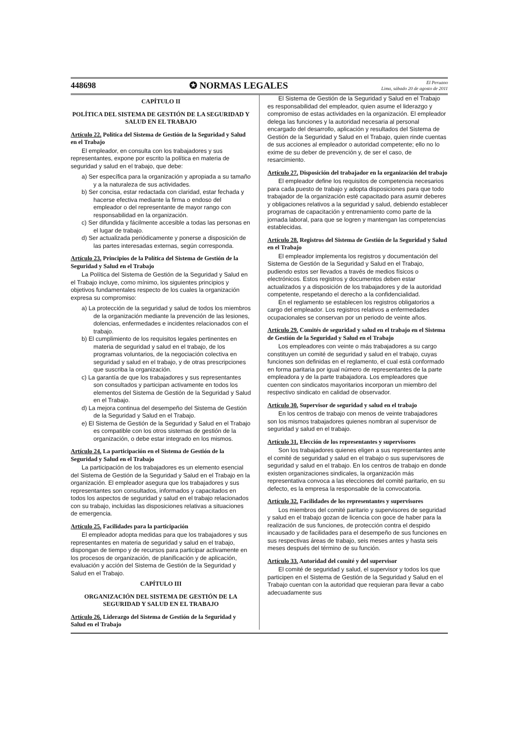448698 ✪ NORMAS LEGALES El Peruano
Lima, sábado 20 de agosto de 2011
CAPÍTULO II
POLÍTICA DEL SISTEMA DE GESTIÓN DE LA SEGURIDAD Y SALUD EN EL TRABAJO
Artículo 22. Política del Sistema de Gestión de la Seguridad y Salud en el Trabajo
El empleador, en consulta con los trabajadores y sus representantes, expone por escrito la política en materia de seguridad y salud en el trabajo, que debe:
a) Ser específica para la organización y apropiada a su tamaño y a la naturaleza de sus actividades.
b) Ser concisa, estar redactada con claridad, estar fechada y hacerse efectiva mediante la firma o endoso del empleador o del representante de mayor rango con responsabilidad en la organización.
c) Ser difundida y fácilmente accesible a todas las personas en el lugar de trabajo.
d) Ser actualizada periódicamente y ponerse a disposición de las partes interesadas externas, según corresponda.
Artículo 23. Principios de la Política del Sistema de Gestión de la Seguridad y Salud en el Trabajo
La Política del Sistema de Gestión de la Seguridad y Salud en el Trabajo incluye, como mínimo, los siguientes principios y objetivos fundamentales respecto de los cuales la organización expresa su compromiso:
a) La protección de la seguridad y salud de todos los miembros de la organización mediante la prevención de las lesiones, dolencias, enfermedades e incidentes relacionados con el trabajo.
b) El cumplimiento de los requisitos legales pertinentes en materia de seguridad y salud en el trabajo, de los programas voluntarios, de la negociación colectiva en seguridad y salud en el trabajo, y de otras prescripciones que suscriba la organización.
c) La garantía de que los trabajadores y sus representantes son consultados y participan activamente en todos los elementos del Sistema de Gestión de la Seguridad y Salud en el Trabajo.
d) La mejora continua del desempeño del Sistema de Gestión de la Seguridad y Salud en el Trabajo.
e) El Sistema de Gestión de la Seguridad y Salud en el Trabajo es compatible con los otros sistemas de gestión de la organización, o debe estar integrado en los mismos.
Artículo 24. La participación en el Sistema de Gestión de la Seguridad y Salud en el Trabajo
La participación de los trabajadores es un elemento esencial del Sistema de Gestión de la Seguridad y Salud en el Trabajo en la organización. El empleador asegura que los trabajadores y sus representantes son consultados, informados y capacitados en todos los aspectos de seguridad y salud en el trabajo relacionados con su trabajo, incluidas las disposiciones relativas a situaciones de emergencia.
Artículo 25. Facilidades para la participación
El empleador adopta medidas para que los trabajadores y sus representantes en materia de seguridad y salud en el trabajo, dispongan de tiempo y de recursos para participar activamente en los procesos de organización, de planificación y de aplicación, evaluación y acción del Sistema de Gestión de la Seguridad y Salud en el Trabajo.
CAPÍTULO III
ORGANIZACIÓN DEL SISTEMA DE GESTIÓN DE LA SEGURIDAD Y SALUD EN EL TRABAJO
Artículo 26. Liderazgo del Sistema de Gestión de la Seguridad y Salud en el Trabajo
El Sistema de Gestión de la Seguridad y Salud en el Trabajo es responsabilidad del empleador, quien asume el liderazgo y compromiso de estas actividades en la organización. El empleador delega las funciones y la autoridad necesaria al personal encargado del desarrollo, aplicación y resultados del Sistema de Gestión de la Seguridad y Salud en el Trabajo, quien rinde cuentas de sus acciones al empleador o autoridad competente; ello no lo exime de su deber de prevención y, de ser el caso, de resarcimiento.
Artículo 27. Disposición del trabajador en la organización del trabajo
El empleador define los requisitos de competencia necesarios para cada puesto de trabajo y adopta disposiciones para que todo trabajador de la organización esté capacitado para asumir deberes y obligaciones relativos a la seguridad y salud, debiendo establecer programas de capacitación y entrenamiento como parte de la jornada laboral, para que se logren y mantengan las competencias establecidas.
Artículo 28. Registros del Sistema de Gestión de la Seguridad y Salud en el Trabajo
El empleador implementa los registros y documentación del Sistema de Gestión de la Seguridad y Salud en el Trabajo, pudiendo estos ser llevados a través de medios físicos o electrónicos. Estos registros y documentos deben estar actualizados y a disposición de los trabajadores y de la autoridad competente, respetando el derecho a la confidencialidad.
En el reglamento se establecen los registros obligatorios a cargo del empleador. Los registros relativos a enfermedades ocupacionales se conservan por un periodo de veinte años.
Artículo 29. Comités de seguridad y salud en el trabajo en el Sistema de Gestión de la Seguridad y Salud en el Trabajo
Los empleadores con veinte o más trabajadores a su cargo constituyen un comité de seguridad y salud en el trabajo, cuyas funciones son definidas en el reglamento, el cual está conformado en forma paritaria por igual número de representantes de la parte empleadora y de la parte trabajadora. Los empleadores que cuenten con sindicatos mayoritarios incorporan un miembro del respectivo sindicato en calidad de observador.
Artículo 30. Supervisor de seguridad y salud en el trabajo
En los centros de trabajo con menos de veinte trabajadores son los mismos trabajadores quienes nombran al supervisor de seguridad y salud en el trabajo.
Artículo 31. Elección de los representantes y supervisores
Son los trabajadores quienes eligen a sus representantes ante el comité de seguridad y salud en el trabajo o sus supervisores de seguridad y salud en el trabajo. En los centros de trabajo en donde existen organizaciones sindicales, la organización más representativa convoca a las elecciones del comité paritario, en su defecto, es la empresa la responsable de la convocatoria.
Artículo 32. Facilidades de los representantes y supervisores
Los miembros del comité paritario y supervisores de seguridad y salud en el trabajo gozan de licencia con goce de haber para la realización de sus funciones, de protección contra el despido incausado y de facilidades para el desempeño de sus funciones en sus respectivas áreas de trabajo, seis meses antes y hasta seis meses después del término de su función.
Artículo 33. Autoridad del comité y del supervisor
El comité de seguridad y salud, el supervisor y todos los que participen en el Sistema de Gestión de la Seguridad y Salud en el Trabajo cuentan con la autoridad que requieran para llevar a cabo adecuadamente sus